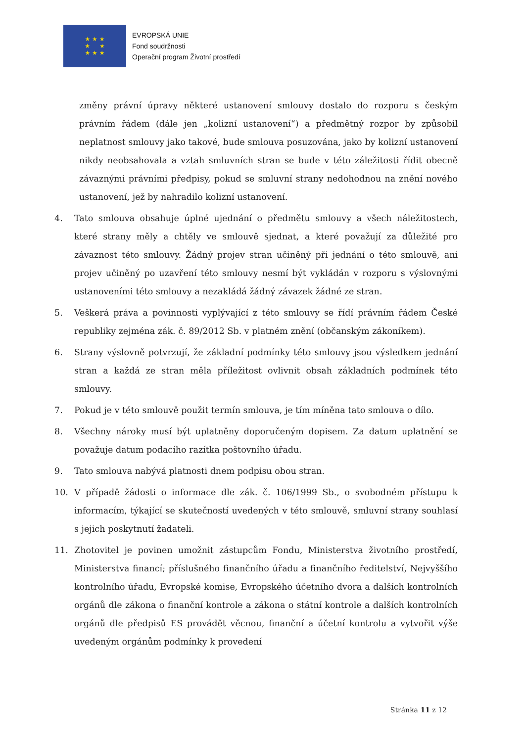★ ★ ★
★ ★
★ ★ ★
EVROPSKÁ UNIE
Fond soudržnosti
Operační program Životní prostředí
změny právní úpravy některé ustanovení smlouvy dostalo do rozporu s českým právním řádem (dále jen „kolizní ustanovení“) a předmětný rozpor by způsobil neplatnost smlouvy jako takové, bude smlouva posuzována, jako by kolizní ustanovení nikdy neobsahovala a vztah smluvních stran se bude v této záležitosti řídit obecně závaznými právními předpisy, pokud se smluvní strany nedohodnou na znění nového ustanovení, jež by nahradilo kolizní ustanovení.
4. Tato smlouva obsahuje úplné ujednání o předmětu smlouvy a všech náležitostech, které strany měly a chtěly ve smlouvě sjednat, a které považují za důležité pro závaznost této smlouvy. Žádný projev stran učiněný při jednání o této smlouvě, ani projev učiněný po uzavření této smlouvy nesmí být vykládán v rozporu s výslovnými ustanoveními této smlouvy a nezakládá žádný závazek žádné ze stran.
5. Veškerá práva a povinnosti vyplývající z této smlouvy se řídí právním řádem České republiky zejména zák. č. 89/2012 Sb. v platném znění (občanským zákoníkem).
6. Strany výslovně potvrzují, že základní podmínky této smlouvy jsou výsledkem jednání stran a každá ze stran měla příležitost ovlivnit obsah základních podmínek této smlouvy.
7. Pokud je v této smlouvě použit termín smlouva, je tím míněna tato smlouva o dílo.
8. Všechny nároky musí být uplatněny doporučeným dopisem. Za datum uplatnění se považuje datum podacího razítka poštovního úřadu.
9. Tato smlouva nabývá platnosti dnem podpisu obou stran.
10. V případě žádosti o informace dle zák. č. 106/1999 Sb., o svobodném přístupu k informacím, týkající se skutečností uvedených v této smlouvě, smluvní strany souhlasí s jejich poskytnutí žadateli.
11. Zhotovitel je povinen umožnit zástupcům Fondu, Ministerstva životního prostředí, Ministerstva financí; příslušného finančního úřadu a finančního ředitelství, Nejvyššího kontrolního úřadu, Evropské komise, Evropského účetního dvora a dalších kontrolních orgánů dle zákona o finanční kontrole a zákona o státní kontrole a dalších kontrolních orgánů dle předpisů ES provádět věcnou, finanční a účetní kontrolu a vytvořit výše uvedeným orgánům podmínky k provedení
Stránka 11 z 12